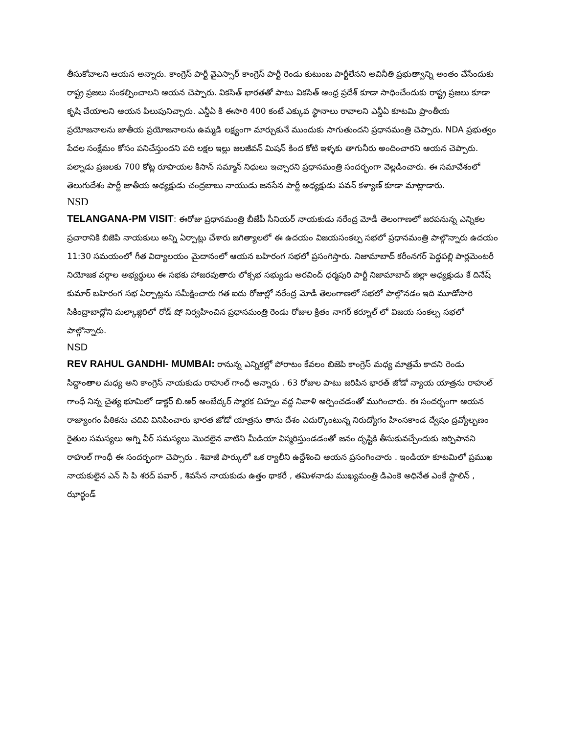తీసుకోవాలని ఆయన అన్నారు. కాంగ్రెస్ పార్టీ వైఎస్సార్ కాంగ్రెస్ పార్టీ రెండు కుటుంబ పార్టీలేనని అవినీతి ప్రభుత్వాన్ని అంతం చేసేందుకు రాష్ట్ర ప్రజలు సంకల్పించాలని ఆయన చెప్పారు. వికసిత్ భారతతో పాటు వికసిత్ ఆంధ్ర ప్రదేశ్ కూడా సాధించేందుకు రాష్ట్ర ప్రజలు కూడా కృషి చేయాలని ఆయన పిలుపునిచ్చారు. ఎన్డీఏ కి ఈసారి 400 కంటే ఎక్కువ స్థానాలు రావాలని ఎన్డీఏ కూటమి ప్రాంతీయ ప్రయోజనాలను జాతీయ ప్రయోజనాలను ఉమ్మడి లక్ష్యంగా మార్చుకునే ముందుకు సాగుతుందని ప్రధానమంత్రి చెప్పారు. NDA ప్రభుత్వం పేదల సంక్షేమం కోసం పనిచేస్తుందని పది లక్షల ఇల్లు జలజీవన్ మిషన్ కింద కోటి ఇళ్ళకు తాగునీరు అందించారని ఆయన చెప్పారు. పల్నాడు ప్రజలకు 700 కోట్ల రూపాయల కిసాన్ సమ్మాన్ నిధులు ఇచ్చారని ప్రధానమంత్రి సందర్భంగా వెల్లడించారు. ఈ సమావేశంలో తెలుగుదేశం పార్టీ జాతీయ అధ్యక్షుడు చంద్రబాబు నాయుడు జనసేన పార్టీ అధ్యక్షుడు పవన్ కళ్యాణ్ కూడా మాట్లాడారు.
NSD
TELANGANA-PM VISIT: ఈరోజు ప్రధానమంత్రి బీజేపీ సీనియర్ నాయకుడు నరేంద్ర మోడీ తెలంగాణలో జరపనున్న ఎన్నికల ప్రచారానికి బిజెపి నాయకులు అన్ని ఏర్పాట్లు చేశారు జగిత్యాలలో ఈ ఉదయం విజయసంకల్ప సభలో ప్రధానమంత్రి పాల్గొన్నారు ఉదయం 11:30 సమయంలో గీత విద్యాలయం మైదానంలో ఆయన బహిరంగ సభలో ప్రసంగిస్తారు. నిజామాబాద్ కరీంనగర్ పెద్దపల్లి పార్లమెంటరీ నియోజక వర్గాల అభ్యర్థులు ఈ సభకు హాజరవుతారు లోక్సభ సభ్యుడు అరవింద్ ధర్మపురి పార్టీ నిజామాబాద్ జిల్లా అధ్యక్షుడు కే దినేష్ కుమార్ బహిరంగ సభ ఏర్పాట్లను సమీక్షించారు గత ఐదు రోజుల్లో నరేంద్ర మోడీ తెలంగాణలో సభలో పాల్గొనడం ఇది మూడోసారి సికింద్రాబాద్లోని మల్కాజ్గిరిలో రోడ్ షో నిర్వహించిన ప్రధానమంత్రి రెండు రోజుల క్రితం నాగర్ కర్నూల్ లో విజయ సంకల్ప సభలో పాల్గొన్నారు.
NSD
REV RAHUL GANDHI- MUMBAI: రానున్న ఎన్నికల్లో పోరాటం కేవలం బిజెపి కాంగ్రెస్ మధ్య మాత్రమే కాదని రెండు సిద్ధాంతాల మధ్య అని కాంగ్రెస్ నాయకుడు రాహుల్ గాంధీ అన్నారు . 63 రోజుల పాటు జరిపిన భారత్ జోడో న్యాయ యాత్రను రాహుల్ గాంధీ నిన్న చైత్య భూమిలో డాక్టర్ బి.ఆర్ అంబేద్కర్ స్మారక చిహ్నం వద్ద నివాళి అర్పించడంతో ముగించారు. ఈ సందర్భంగా ఆయన రాజ్యాంగం పీఠికను చదివి వినిపించారు భారత జోడో యాత్రను తాను దేశం ఎదుర్కొంటున్న నిరుద్యోగం హింసకాండ ద్వేషం ద్రవ్యోల్బణం రైతుల సమస్యలు అగ్ని వీర్ సమస్యలు మొదలైన వాటిని మీడియా విస్మరిస్తుండడంతో జనం దృష్టికి తీసుకువచ్చేందుకు జర్పిపానని రాహుల్ గాంధీ ఈ సందర్భంగా చెప్పారు . శివాజీ పార్కులో ఒక ర్యాలీని ఉద్దేశించి ఆయన ప్రసంగించారు . ఇండియా కూటమిలో ప్రముఖ నాయకులైన ఎన్ సి పి శరద్ పవార్ , శివసేన నాయకుడు ఉత్తం థాకరే , తమిళనాడు ముఖ్యమంత్రి డిఎంకె అధినేత ఎంకే స్టాలిన్ , ఝార్ఖండ్